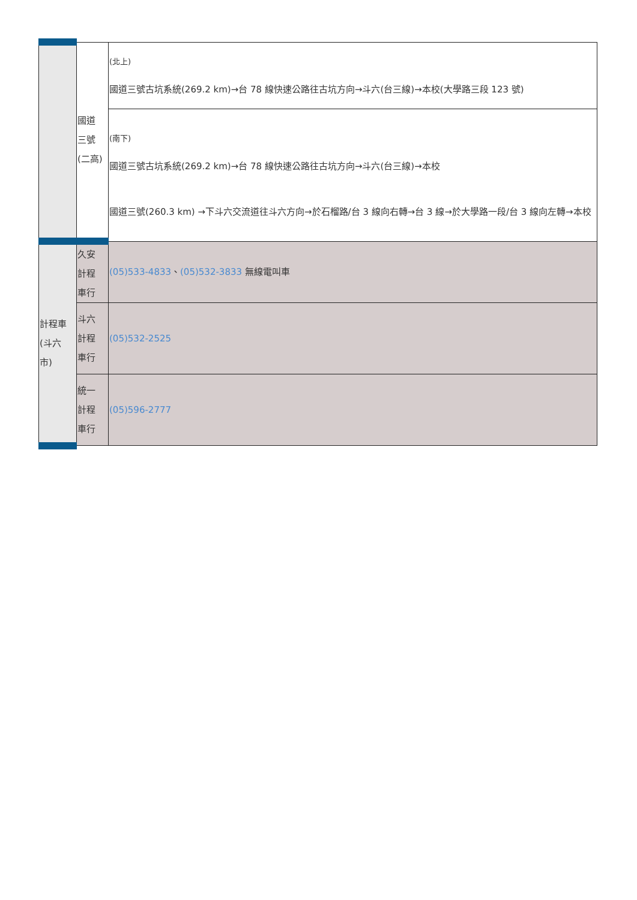| | 國道 三號 (二高) | (北上) 國道三號古坑系統(269.2 km)→台 78 線快速公路往古坑方向→斗六(台三線)→本校(大學路三段 123 號) |
| | | (南下) 國道三號古坑系統(269.2 km)→台 78 線快速公路往古坑方向→斗六(台三線)→本校 國道三號(260.3 km) →下斗六交流道往斗六方向→於石榴路/台 3 線向右轉→台 3 線→於大學路一段/台 3 線向左轉→本校 |
| 計程車 (斗六 市) | 久安 計程 車行 | (05)533-4833 、 (05)532-3833 無線電叫車 |
| | 斗六 計程 車行 | (05)532-2525 |
| | 統一 計程 車行 | (05)596-2777 |